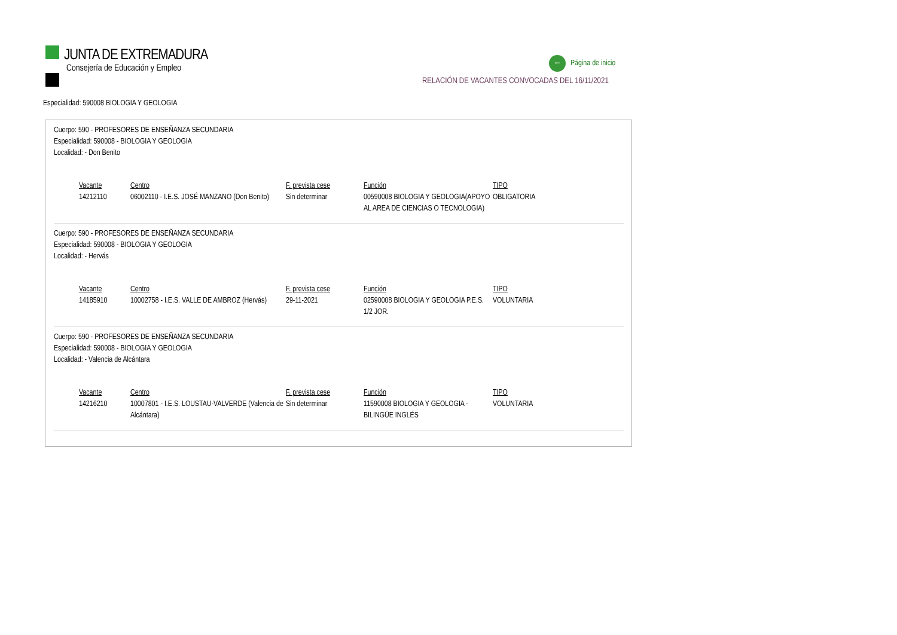JUNTA DE EXTREMADURA
Consejería de Educación y Empleo
← Página de inicio
RELACIÓN DE VACANTES CONVOCADAS DEL 16/11/2021
Especialidad: 590008 BIOLOGIA Y GEOLOGIA
Cuerpo: 590 - PROFESORES DE ENSEÑANZA SECUNDARIA
Especialidad: 590008 - BIOLOGIA Y GEOLOGIA
Localidad: - Don Benito
| Vacante | Centro | F. prevista cese | Función | TIPO |
| --- | --- | --- | --- | --- |
| 14212110 | 06002110 - I.E.S. JOSÉ MANZANO (Don Benito) | Sin determinar | 00590008 BIOLOGIA Y GEOLOGIA(APOYO AL AREA DE CIENCIAS O TECNOLOGIA) | OBLIGATORIA |
Cuerpo: 590 - PROFESORES DE ENSEÑANZA SECUNDARIA
Especialidad: 590008 - BIOLOGIA Y GEOLOGIA
Localidad: - Hervás
| Vacante | Centro | F. prevista cese | Función | TIPO |
| --- | --- | --- | --- | --- |
| 14185910 | 10002758 - I.E.S. VALLE DE AMBROZ (Hervás) | 29-11-2021 | 02590008 BIOLOGIA Y GEOLOGIA P.E.S. 1/2 JOR. | VOLUNTARIA |
Cuerpo: 590 - PROFESORES DE ENSEÑANZA SECUNDARIA
Especialidad: 590008 - BIOLOGIA Y GEOLOGIA
Localidad: - Valencia de Alcántara
| Vacante | Centro | F. prevista cese | Función | TIPO |
| --- | --- | --- | --- | --- |
| 14216210 | 10007801 - I.E.S. LOUSTAU-VALVERDE (Valencia de Alcántara) | Sin determinar | 11590008 BIOLOGIA Y GEOLOGIA - BILINGÜE INGLÉS | VOLUNTARIA |